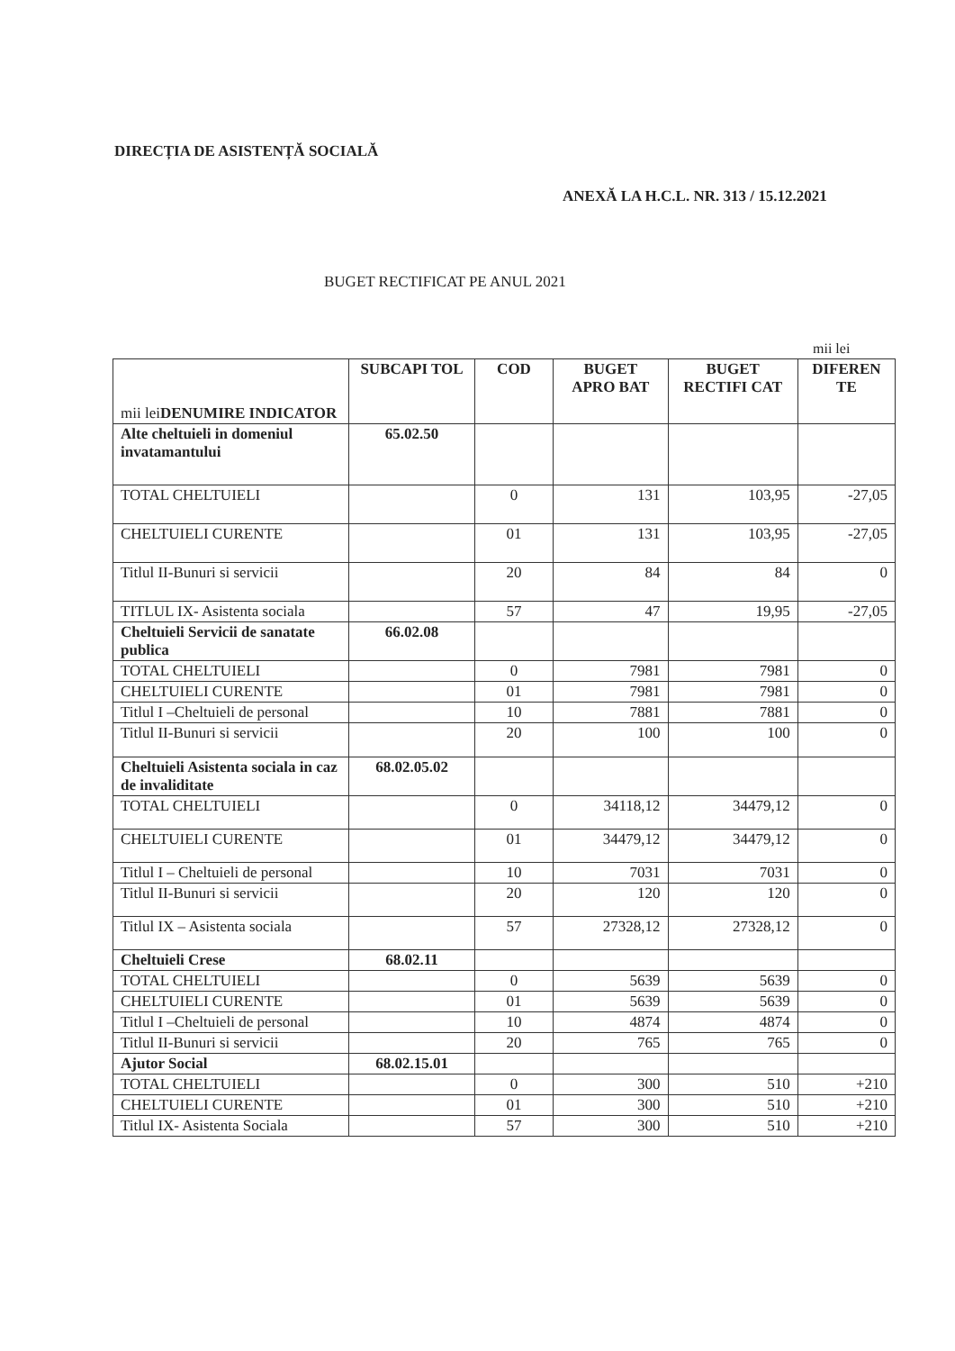DIRECȚIA DE ASISTENȚĂ SOCIALĂ
ANEXĂ LA H.C.L. NR. 313 / 15.12.2021
BUGET RECTIFICAT PE ANUL 2021
mii lei
| mii lei DENUMIRE INDICATOR | SUBCAPI TOL | COD | BUGET APRO BAT | BUGET RECTIFI CAT | DIFEREN TE |
| --- | --- | --- | --- | --- | --- |
| Alte cheltuieli in domeniul invatamantului | 65.02.50 | | | | |
| TOTAL CHELTUIELI | | 0 | 131 | 103,95 | -27,05 |
| CHELTUIELI CURENTE | | 01 | 131 | 103,95 | -27,05 |
| Titlul II-Bunuri si servicii | | 20 | 84 | 84 | 0 |
| TITLUL IX- Asistenta sociala | | 57 | 47 | 19,95 | -27,05 |
| Cheltuieli Servicii de sanatate publica | 66.02.08 | | | | |
| TOTAL CHELTUIELI | | 0 | 7981 | 7981 | 0 |
| CHELTUIELI CURENTE | | 01 | 7981 | 7981 | 0 |
| Titlul I –Cheltuieli de personal | | 10 | 7881 | 7881 | 0 |
| Titlul II-Bunuri si servicii | | 20 | 100 | 100 | 0 |
| Cheltuieli Asistenta sociala in caz de invaliditate | 68.02.05.02 | | | | |
| TOTAL CHELTUIELI | | 0 | 34118,12 | 34479,12 | 0 |
| CHELTUIELI CURENTE | | 01 | 34479,12 | 34479,12 | 0 |
| Titlul I – Cheltuieli de personal | | 10 | 7031 | 7031 | 0 |
| Titlul II-Bunuri si servicii | | 20 | 120 | 120 | 0 |
| Titlul IX – Asistenta sociala | | 57 | 27328,12 | 27328,12 | 0 |
| Cheltuieli Crese | 68.02.11 | | | | |
| TOTAL CHELTUIELI | | 0 | 5639 | 5639 | 0 |
| CHELTUIELI CURENTE | | 01 | 5639 | 5639 | 0 |
| Titlul I –Cheltuieli de personal | | 10 | 4874 | 4874 | 0 |
| Titlul II-Bunuri si servicii | | 20 | 765 | 765 | 0 |
| Ajutor Social | 68.02.15.01 | | | | |
| TOTAL CHELTUIELI | | 0 | 300 | 510 | +210 |
| CHELTUIELI CURENTE | | 01 | 300 | 510 | +210 |
| Titlul IX- Asistenta Sociala | | 57 | 300 | 510 | +210 |